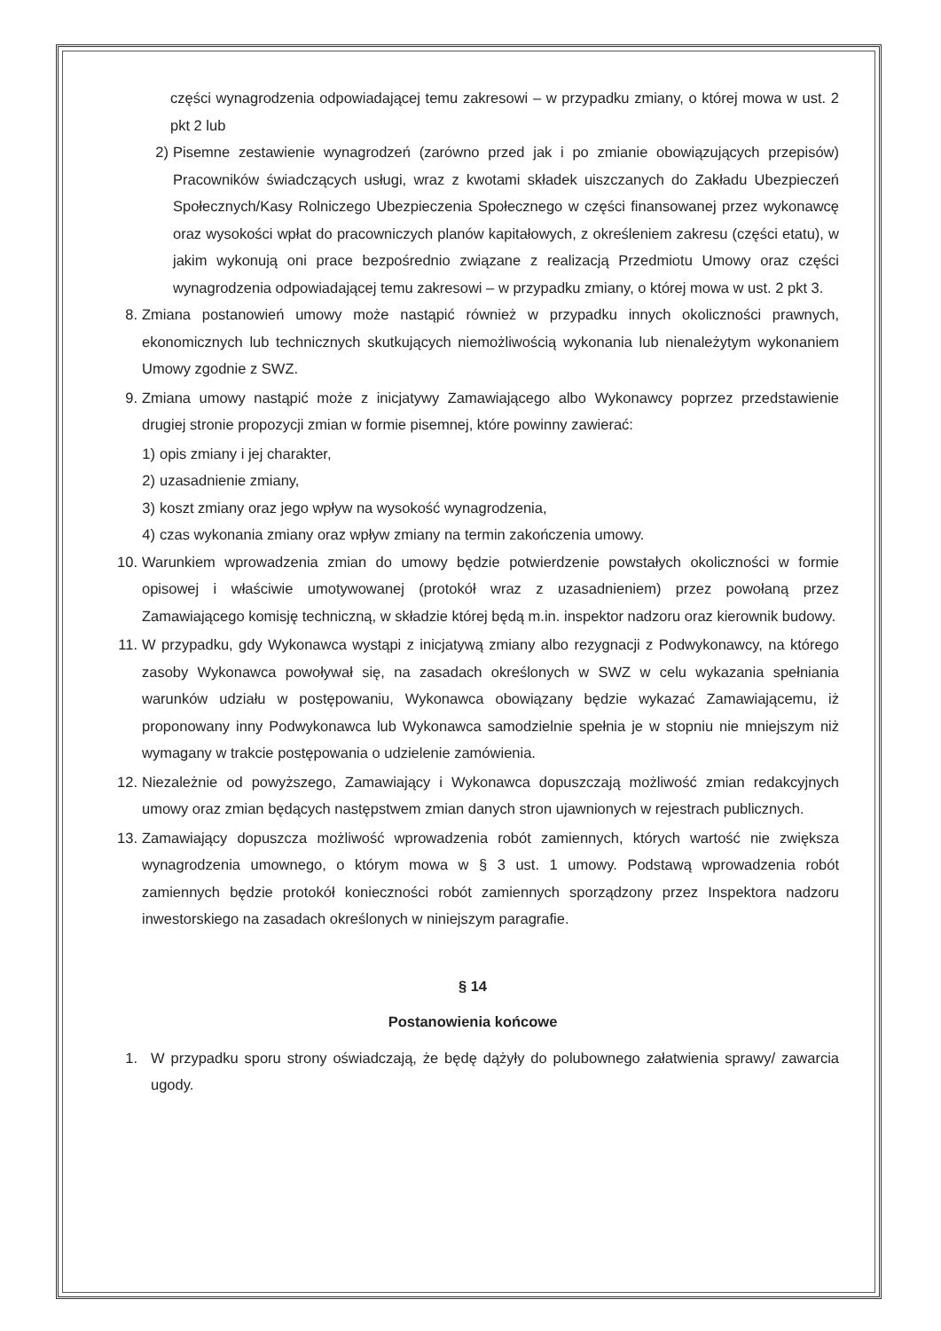części wynagrodzenia odpowiadającej temu zakresowi – w przypadku zmiany, o której mowa w ust. 2 pkt 2 lub
2) Pisemne zestawienie wynagrodzeń (zarówno przed jak i po zmianie obowiązujących przepisów) Pracowników świadczących usługi, wraz z kwotami składek uiszczanych do Zakładu Ubezpieczeń Społecznych/Kasy Rolniczego Ubezpieczenia Społecznego w części finansowanej przez wykonawcę oraz wysokości wpłat do pracowniczych planów kapitałowych, z określeniem zakresu (części etatu), w jakim wykonują oni prace bezpośrednio związane z realizacją Przedmiotu Umowy oraz części wynagrodzenia odpowiadającej temu zakresowi – w przypadku zmiany, o której mowa w ust. 2 pkt 3.
8. Zmiana postanowień umowy może nastąpić również w przypadku innych okoliczności prawnych, ekonomicznych lub technicznych skutkujących niemożliwością wykonania lub nienależytym wykonaniem Umowy zgodnie z SWZ.
9. Zmiana umowy nastąpić może z inicjatywy Zamawiającego albo Wykonawcy poprzez przedstawienie drugiej stronie propozycji zmian w formie pisemnej, które powinny zawierać:
1) opis zmiany i jej charakter,
2) uzasadnienie zmiany,
3) koszt zmiany oraz jego wpływ na wysokość wynagrodzenia,
4) czas wykonania zmiany oraz wpływ zmiany na termin zakończenia umowy.
10. Warunkiem wprowadzenia zmian do umowy będzie potwierdzenie powstałych okoliczności w formie opisowej i właściwie umotywowanej (protokół wraz z uzasadnieniem) przez powołaną przez Zamawiającego komisję techniczną, w składzie której będą m.in. inspektor nadzoru oraz kierownik budowy.
11. W przypadku, gdy Wykonawca wystąpi z inicjatywą zmiany albo rezygnacji z Podwykonawcy, na którego zasoby Wykonawca powoływał się, na zasadach określonych w SWZ w celu wykazania spełniania warunków udziału w postępowaniu, Wykonawca obowiązany będzie wykazać Zamawiającemu, iż proponowany inny Podwykonawca lub Wykonawca samodzielnie spełnia je w stopniu nie mniejszym niż wymagany w trakcie postępowania o udzielenie zamówienia.
12. Niezależnie od powyższego, Zamawiający i Wykonawca dopuszczają możliwość zmian redakcyjnych umowy oraz zmian będących następstwem zmian danych stron ujawnionych w rejestrach publicznych.
13. Zamawiający dopuszcza możliwość wprowadzenia robót zamiennych, których wartość nie zwiększa wynagrodzenia umownego, o którym mowa w § 3 ust. 1 umowy. Podstawą wprowadzenia robót zamiennych będzie protokół konieczności robót zamiennych sporządzony przez Inspektora nadzoru inwestorskiego na zasadach określonych w niniejszym paragrafie.
§ 14
Postanowienia końcowe
1. W przypadku sporu strony oświadczają, że będę dążyły do polubownego załatwienia sprawy/ zawarcia ugody.